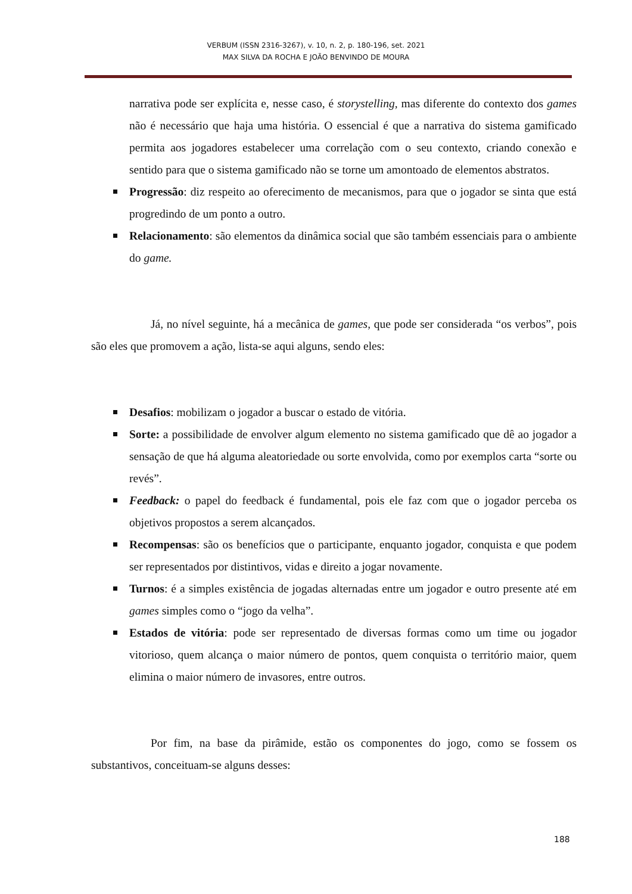VERBUM (ISSN 2316-3267), v. 10, n. 2, p. 180-196, set. 2021
MAX SILVA DA ROCHA E JOÃO BENVINDO DE MOURA
narrativa pode ser explícita e, nesse caso, é storystelling, mas diferente do contexto dos games não é necessário que haja uma história. O essencial é que a narrativa do sistema gamificado permita aos jogadores estabelecer uma correlação com o seu contexto, criando conexão e sentido para que o sistema gamificado não se torne um amontoado de elementos abstratos.
Progressão: diz respeito ao oferecimento de mecanismos, para que o jogador se sinta que está progredindo de um ponto a outro.
Relacionamento: são elementos da dinâmica social que são também essenciais para o ambiente do game.
Já, no nível seguinte, há a mecânica de games, que pode ser considerada “os verbos”, pois são eles que promovem a ação, lista-se aqui alguns, sendo eles:
Desafios: mobilizam o jogador a buscar o estado de vitória.
Sorte: a possibilidade de envolver algum elemento no sistema gamificado que dê ao jogador a sensação de que há alguma aleatoriedade ou sorte envolvida, como por exemplos carta “sorte ou revés”.
Feedback: o papel do feedback é fundamental, pois ele faz com que o jogador perceba os objetivos propostos a serem alcançados.
Recompensas: são os benefícios que o participante, enquanto jogador, conquista e que podem ser representados por distintivos, vidas e direito a jogar novamente.
Turnos: é a simples existência de jogadas alternadas entre um jogador e outro presente até em games simples como o “jogo da velha”.
Estados de vitória: pode ser representado de diversas formas como um time ou jogador vitorioso, quem alcança o maior número de pontos, quem conquista o território maior, quem elimina o maior número de invasores, entre outros.
Por fim, na base da pirâmide, estão os componentes do jogo, como se fossem os substantivos, conceituam-se alguns desses:
188